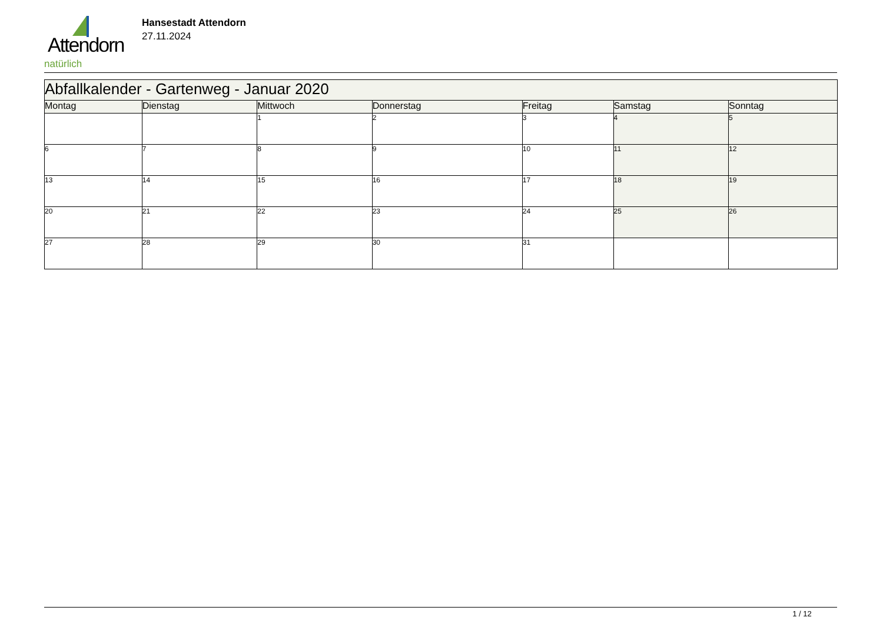Attendorn
natürlich
Hansestadt Attendorn
27.11.2024
| Abfallkalender - Gartenweg - Januar 2020 | | | | | | |
| --- | --- | --- | --- | --- | --- | --- |
| Montag | Dienstag | Mittwoch | Donnerstag | Freitag | Samstag | Sonntag |
| | | 1 | 2 | 3 | 4 | 5 |
| 6 | 7 | 8 | 9 | 10 | 11 | 12 |
| 13 | 14 | 15 | 16 | 17 | 18 | 19 |
| 20 | 21 | 22 | 23 | 24 | 25 | 26 |
| 27 | 28 | 29 | 30 | 31 | | |
1 / 12